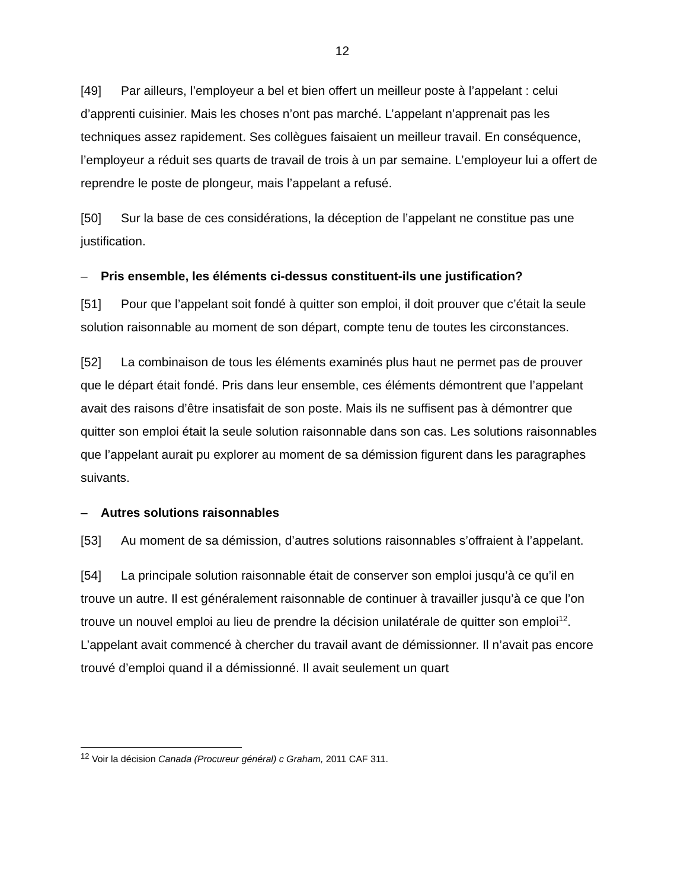12
[49] Par ailleurs, l’employeur a bel et bien offert un meilleur poste à l’appelant : celui d’apprenti cuisinier. Mais les choses n’ont pas marché. L’appelant n’apprenait pas les techniques assez rapidement. Ses collègues faisaient un meilleur travail. En conséquence, l’employeur a réduit ses quarts de travail de trois à un par semaine. L’employeur lui a offert de reprendre le poste de plongeur, mais l’appelant a refusé.
[50] Sur la base de ces considérations, la déception de l’appelant ne constitue pas une justification.
– Pris ensemble, les éléments ci-dessus constituent-ils une justification?
[51] Pour que l’appelant soit fondé à quitter son emploi, il doit prouver que c’était la seule solution raisonnable au moment de son départ, compte tenu de toutes les circonstances.
[52] La combinaison de tous les éléments examinés plus haut ne permet pas de prouver que le départ était fondé. Pris dans leur ensemble, ces éléments démontrent que l’appelant avait des raisons d’être insatisfait de son poste. Mais ils ne suffisent pas à démontrer que quitter son emploi était la seule solution raisonnable dans son cas. Les solutions raisonnables que l’appelant aurait pu explorer au moment de sa démission figurent dans les paragraphes suivants.
– Autres solutions raisonnables
[53] Au moment de sa démission, d’autres solutions raisonnables s’offraient à l’appelant.
[54] La principale solution raisonnable était de conserver son emploi jusqu’à ce qu’il en trouve un autre. Il est généralement raisonnable de continuer à travailler jusqu’à ce que l’on trouve un nouvel emploi au lieu de prendre la décision unilatérale de quitter son emploi<sup>12</sup>. L’appelant avait commencé à chercher du travail avant de démissionner. Il n’avait pas encore trouvé d’emploi quand il a démissionné. Il avait seulement un quart
<sup>12</sup> Voir la décision Canada (Procureur général) c Graham, 2011 CAF 311.